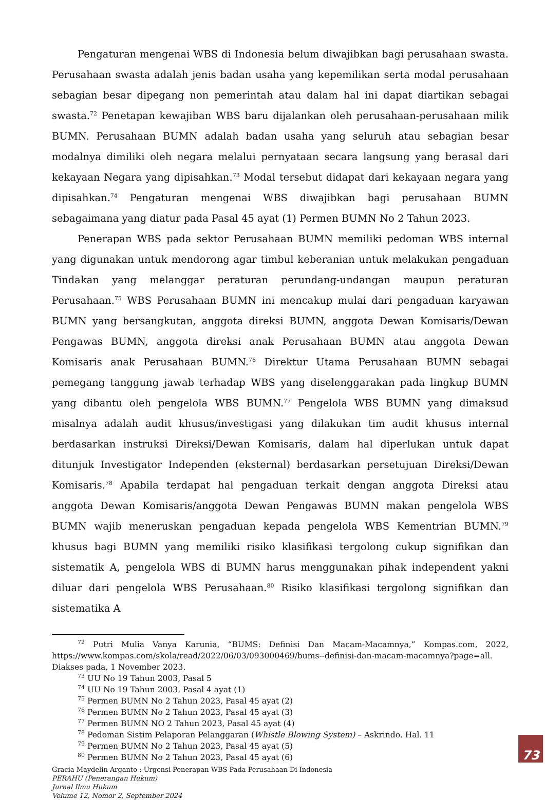Pengaturan mengenai WBS di Indonesia belum diwajibkan bagi perusahaan swasta. Perusahaan swasta adalah jenis badan usaha yang kepemilikan serta modal perusahaan sebagian besar dipegang non pemerintah atau dalam hal ini dapat diartikan sebagai swasta.<sup>72</sup> Penetapan kewajiban WBS baru dijalankan oleh perusahaan-perusahaan milik BUMN. Perusahaan BUMN adalah badan usaha yang seluruh atau sebagian besar modalnya dimiliki oleh negara melalui pernyataan secara langsung yang berasal dari kekayaan Negara yang dipisahkan.<sup>73</sup> Modal tersebut didapat dari kekayaan negara yang dipisahkan.<sup>74</sup> Pengaturan mengenai WBS diwajibkan bagi perusahaan BUMN sebagaimana yang diatur pada Pasal 45 ayat (1) Permen BUMN No 2 Tahun 2023.
Penerapan WBS pada sektor Perusahaan BUMN memiliki pedoman WBS internal yang digunakan untuk mendorong agar timbul keberanian untuk melakukan pengaduan Tindakan yang melanggar peraturan perundang-undangan maupun peraturan Perusahaan.<sup>75</sup> WBS Perusahaan BUMN ini mencakup mulai dari pengaduan karyawan BUMN yang bersangkutan, anggota direksi BUMN, anggota Dewan Komisaris/Dewan Pengawas BUMN, anggota direksi anak Perusahaan BUMN atau anggota Dewan Komisaris anak Perusahaan BUMN.<sup>76</sup> Direktur Utama Perusahaan BUMN sebagai pemegang tanggung jawab terhadap WBS yang diselenggarakan pada lingkup BUMN yang dibantu oleh pengelola WBS BUMN.<sup>77</sup> Pengelola WBS BUMN yang dimaksud misalnya adalah audit khusus/investigasi yang dilakukan tim audit khusus internal berdasarkan instruksi Direksi/Dewan Komisaris, dalam hal diperlukan untuk dapat ditunjuk Investigator Independen (eksternal) berdasarkan persetujuan Direksi/Dewan Komisaris.<sup>78</sup> Apabila terdapat hal pengaduan terkait dengan anggota Direksi atau anggota Dewan Komisaris/anggota Dewan Pengawas BUMN makan pengelola WBS BUMN wajib meneruskan pengaduan kepada pengelola WBS Kementrian BUMN.<sup>79</sup> khusus bagi BUMN yang memiliki risiko klasifikasi tergolong cukup signifikan dan sistematik A, pengelola WBS di BUMN harus menggunakan pihak independent yakni diluar dari pengelola WBS Perusahaan.<sup>80</sup> Risiko klasifikasi tergolong signifikan dan sistematika A
<sup>72</sup> Putri Mulia Vanya Karunia, “BUMS: Definisi Dan Macam-Macamnya,” Kompas.com, 2022, https://www.kompas.com/skola/read/2022/06/03/093000469/bums--definisi-dan-macam-macamnya?page=all. Diakses pada, 1 November 2023.
<sup>73</sup> UU No 19 Tahun 2003, Pasal 5
<sup>74</sup> UU No 19 Tahun 2003, Pasal 4 ayat (1)
<sup>75</sup> Permen BUMN No 2 Tahun 2023, Pasal 45 ayat (2)
<sup>76</sup> Permen BUMN No 2 Tahun 2023, Pasal 45 ayat (3)
<sup>77</sup> Permen BUMN NO 2 Tahun 2023, Pasal 45 ayat (4)
<sup>78</sup> Pedoman Sistim Pelaporan Pelanggaran (Whistle Blowing System) – Askrindo. Hal. 11
<sup>79</sup> Permen BUMN No 2 Tahun 2023, Pasal 45 ayat (5)
<sup>80</sup> Permen BUMN No 2 Tahun 2023, Pasal 45 ayat (6)
Gracia Maydelin Arganto : Urgensi Penerapan WBS Pada Perusahaan Di Indonesia
PERAHU (Penerangan Hukum)
Jurnal Ilmu Hukum
Volume 12, Nomor 2, September 2024
73